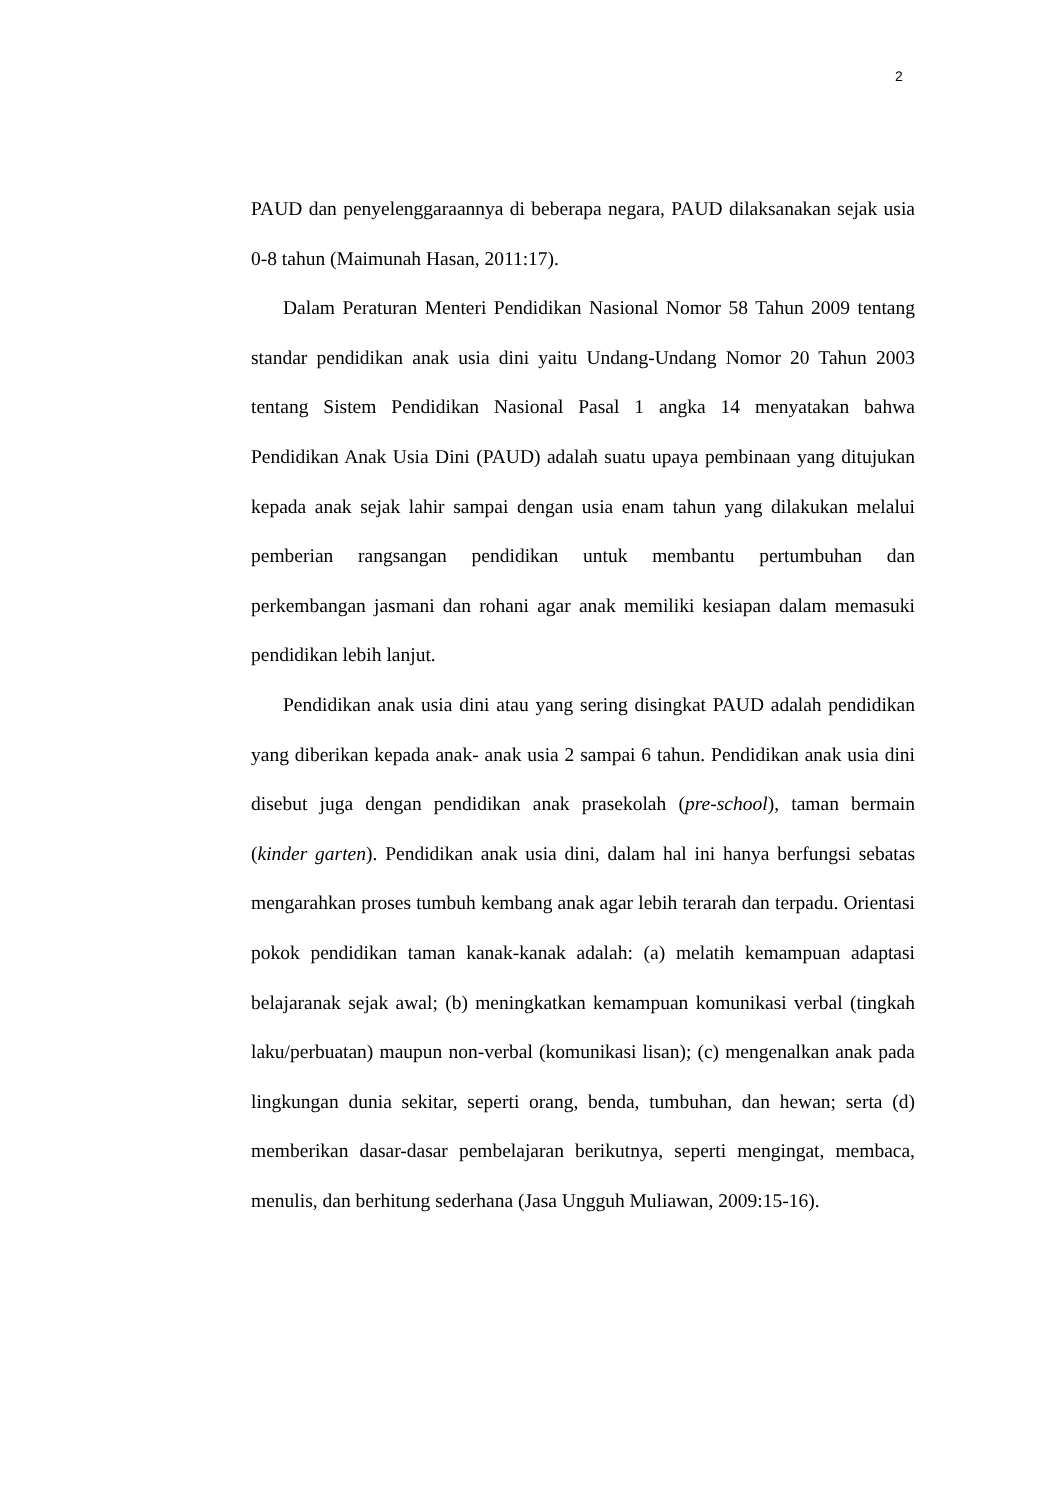2
PAUD dan penyelenggaraannya di beberapa negara, PAUD dilaksanakan sejak usia 0-8 tahun (Maimunah Hasan, 2011:17).
Dalam Peraturan Menteri Pendidikan Nasional Nomor 58 Tahun 2009 tentang standar pendidikan anak usia dini yaitu Undang-Undang Nomor 20 Tahun 2003 tentang Sistem Pendidikan Nasional Pasal 1 angka 14 menyatakan bahwa Pendidikan Anak Usia Dini (PAUD) adalah suatu upaya pembinaan yang ditujukan kepada anak sejak lahir sampai dengan usia enam tahun yang dilakukan melalui pemberian rangsangan pendidikan untuk membantu pertumbuhan dan perkembangan jasmani dan rohani agar anak memiliki kesiapan dalam memasuki pendidikan lebih lanjut.
Pendidikan anak usia dini atau yang sering disingkat PAUD adalah pendidikan yang diberikan kepada anak- anak usia 2 sampai 6 tahun. Pendidikan anak usia dini disebut juga dengan pendidikan anak prasekolah (pre-school), taman bermain (kinder garten). Pendidikan anak usia dini, dalam hal ini hanya berfungsi sebatas mengarahkan proses tumbuh kembang anak agar lebih terarah dan terpadu. Orientasi pokok pendidikan taman kanak-kanak adalah: (a) melatih kemampuan adaptasi belajaranak sejak awal; (b) meningkatkan kemampuan komunikasi verbal (tingkah laku/perbuatan) maupun non-verbal (komunikasi lisan); (c) mengenalkan anak pada lingkungan dunia sekitar, seperti orang, benda, tumbuhan, dan hewan; serta (d) memberikan dasar-dasar pembelajaran berikutnya, seperti mengingat, membaca, menulis, dan berhitung sederhana (Jasa Ungguh Muliawan, 2009:15-16).